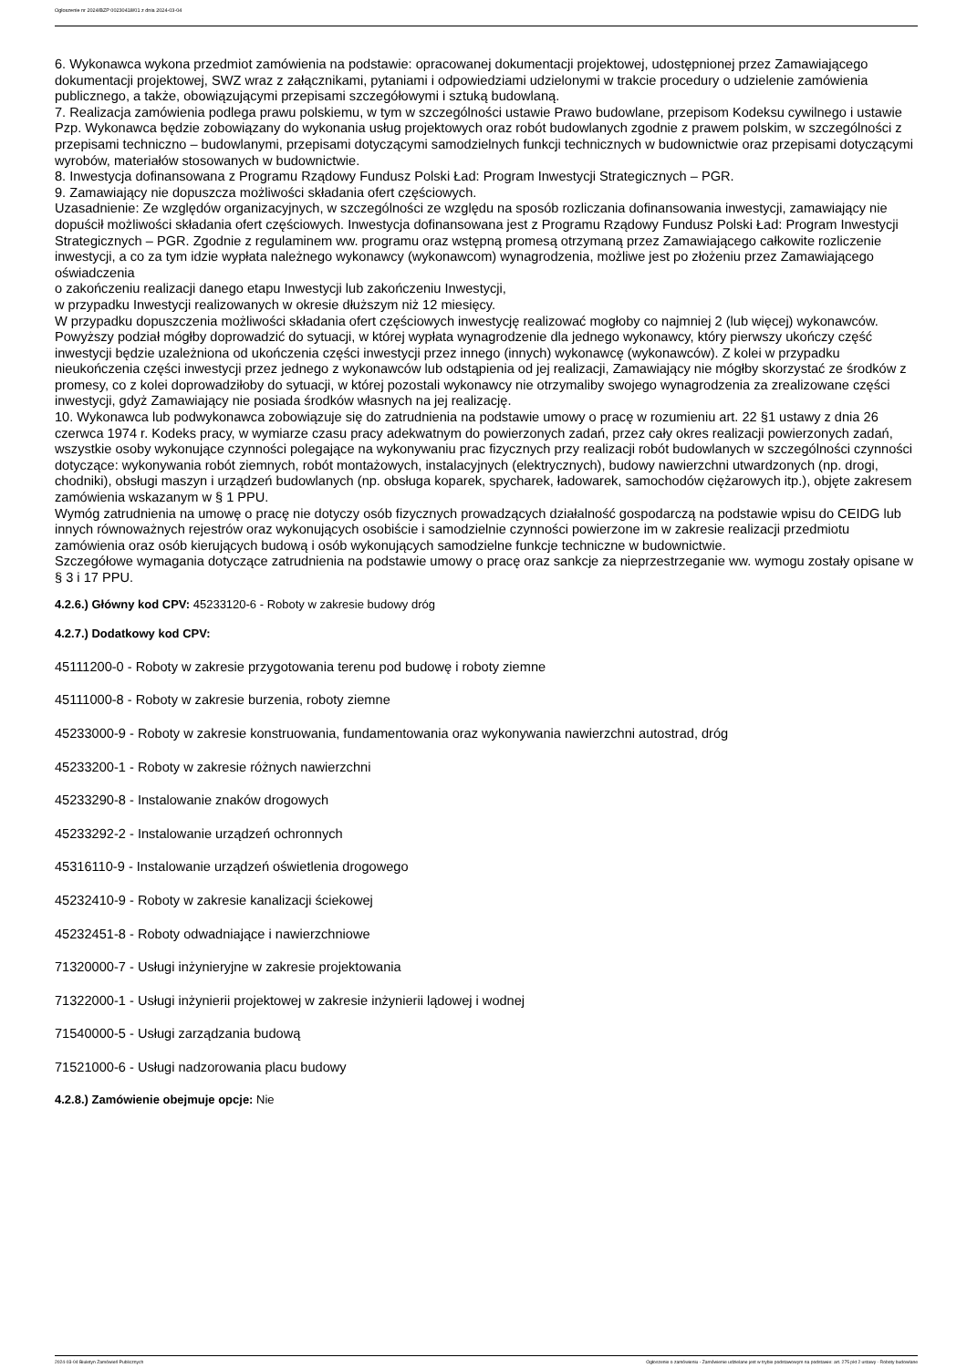Ogłoszenie nr 2024/BZP 00230418/01 z dnia 2024-03-04
6. Wykonawca wykona przedmiot zamówienia na podstawie: opracowanej dokumentacji projektowej, udostępnionej przez Zamawiającego dokumentacji projektowej, SWZ wraz z załącznikami, pytaniami i odpowiedziami udzielonymi w trakcie procedury o udzielenie zamówienia publicznego, a także, obowiązującymi przepisami szczegółowymi i sztuką budowlaną.
7. Realizacja zamówienia podlega prawu polskiemu, w tym w szczególności ustawie Prawo budowlane, przepisom Kodeksu cywilnego i ustawie Pzp. Wykonawca będzie zobowiązany do wykonania usług projektowych oraz robót budowlanych zgodnie z prawem polskim, w szczególności z przepisami techniczno – budowlanymi, przepisami dotyczącymi samodzielnych funkcji technicznych w budownictwie oraz przepisami dotyczącymi wyrobów, materiałów stosowanych w budownictwie.
8. Inwestycja dofinansowana z Programu Rządowy Fundusz Polski Ład: Program Inwestycji Strategicznych – PGR.
9. Zamawiający nie dopuszcza możliwości składania ofert częściowych.
Uzasadnienie: Ze względów organizacyjnych, w szczególności ze względu na sposób rozliczania dofinansowania inwestycji, zamawiający nie dopuścił możliwości składania ofert częściowych. Inwestycja dofinansowana jest z Programu Rządowy Fundusz Polski Ład: Program Inwestycji Strategicznych – PGR. Zgodnie z regulaminem ww. programu oraz wstępną promesą otrzymaną przez Zamawiającego całkowite rozliczenie inwestycji, a co za tym idzie wypłata należnego wykonawcy (wykonawcom) wynagrodzenia, możliwe jest po złożeniu przez Zamawiającego oświadczenia
o zakończeniu realizacji danego etapu Inwestycji lub zakończeniu Inwestycji,
w przypadku Inwestycji realizowanych w okresie dłuższym niż 12 miesięcy.
W przypadku dopuszczenia możliwości składania ofert częściowych inwestycję realizować mogłoby co najmniej 2 (lub więcej) wykonawców. Powyższy podział mógłby doprowadzić do sytuacji, w której wypłata wynagrodzenie dla jednego wykonawcy, który pierwszy ukończy część inwestycji będzie uzależniona od ukończenia części inwestycji przez innego (innych) wykonawcę (wykonawców). Z kolei w przypadku nieukończenia części inwestycji przez jednego z wykonawców lub odstąpienia od jej realizacji, Zamawiający nie mógłby skorzystać ze środków z promesy, co z kolei doprowadziłoby do sytuacji, w której pozostali wykonawcy nie otrzymaliby swojego wynagrodzenia za zrealizowane części inwestycji, gdyż Zamawiający nie posiada środków własnych na jej realizację.
10. Wykonawca lub podwykonawca zobowiązuje się do zatrudnienia na podstawie umowy o pracę w rozumieniu art. 22 §1 ustawy z dnia 26 czerwca 1974 r. Kodeks pracy, w wymiarze czasu pracy adekwatnym do powierzonych zadań, przez cały okres realizacji powierzonych zadań, wszystkie osoby wykonujące czynności polegające na wykonywaniu prac fizycznych przy realizacji robót budowlanych w szczególności czynności dotyczące: wykonywania robót ziemnych, robót montażowych, instalacyjnych (elektrycznych), budowy nawierzchni utwardzonych (np. drogi, chodniki), obsługi maszyn i urządzeń budowlanych (np. obsługa koparek, spycharek, ładowarek, samochodów ciężarowych itp.), objęte zakresem zamówienia wskazanym w § 1 PPU.
Wymóg zatrudnienia na umowę o pracę nie dotyczy osób fizycznych prowadzących działalność gospodarczą na podstawie wpisu do CEIDG lub innych równoważnych rejestrów oraz wykonujących osobiście i samodzielnie czynności powierzone im w zakresie realizacji przedmiotu zamówienia oraz osób kierujących budową i osób wykonujących samodzielne funkcje techniczne w budownictwie.
Szczegółowe wymagania dotyczące zatrudnienia na podstawie umowy o pracę oraz sankcje za nieprzestrzeganie ww. wymogu zostały opisane w § 3 i 17 PPU.
4.2.6.) Główny kod CPV: 45233120-6 - Roboty w zakresie budowy dróg
4.2.7.) Dodatkowy kod CPV:
45111200-0 - Roboty w zakresie przygotowania terenu pod budowę i roboty ziemne
45111000-8 - Roboty w zakresie burzenia, roboty ziemne
45233000-9 - Roboty w zakresie konstruowania, fundamentowania oraz wykonywania nawierzchni autostrad, dróg
45233200-1 - Roboty w zakresie różnych nawierzchni
45233290-8 - Instalowanie znaków drogowych
45233292-2 - Instalowanie urządzeń ochronnych
45316110-9 - Instalowanie urządzeń oświetlenia drogowego
45232410-9 - Roboty w zakresie kanalizacji ściekowej
45232451-8 - Roboty odwadniające i nawierzchniowe
71320000-7 - Usługi inżynieryjne w zakresie projektowania
71322000-1 - Usługi inżynierii projektowej w zakresie inżynierii lądowej i wodnej
71540000-5 - Usługi zarządzania budową
71521000-6 - Usługi nadzorowania placu budowy
4.2.8.) Zamówienie obejmuje opcje: Nie
2024-03-04 Biuletyn Zamówień Publicznych Ogłoszenie o zamówieniu - Zamówienie udzielane jest w trybie podstawowym na podstawie: art. 275 pkt 2 ustawy - Roboty budowlane